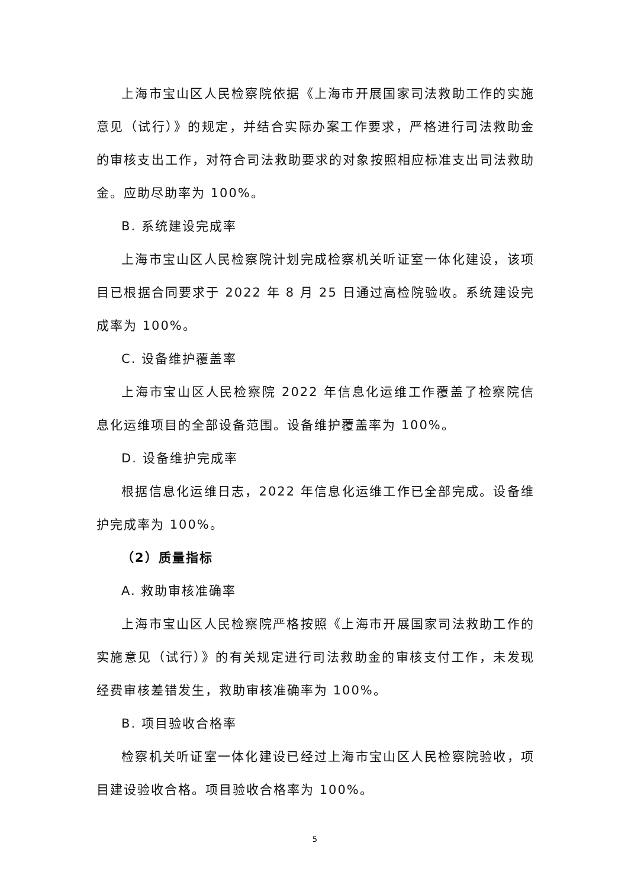上海市宝山区人民检察院依据《上海市开展国家司法救助工作的实施意见（试行）》的规定，并结合实际办案工作要求，严格进行司法救助金的审核支出工作，对符合司法救助要求的对象按照相应标准支出司法救助金。应助尽助率为 100%。
B. 系统建设完成率
上海市宝山区人民检察院计划完成检察机关听证室一体化建设，该项目已根据合同要求于 2022 年 8 月 25 日通过高检院验收。系统建设完成率为 100%。
C. 设备维护覆盖率
上海市宝山区人民检察院 2022 年信息化运维工作覆盖了检察院信息化运维项目的全部设备范围。设备维护覆盖率为 100%。
D. 设备维护完成率
根据信息化运维日志，2022 年信息化运维工作已全部完成。设备维护完成率为 100%。
（2）质量指标
A. 救助审核准确率
上海市宝山区人民检察院严格按照《上海市开展国家司法救助工作的实施意见（试行）》的有关规定进行司法救助金的审核支付工作，未发现经费审核差错发生，救助审核准确率为 100%。
B. 项目验收合格率
检察机关听证室一体化建设已经过上海市宝山区人民检察院验收，项目建设验收合格。项目验收合格率为 100%。
5